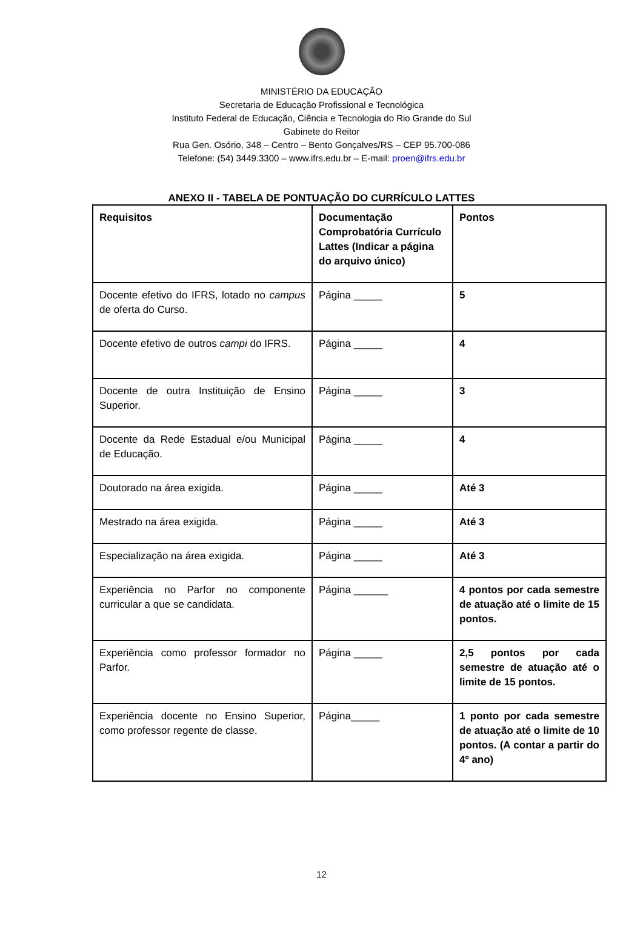MINISTÉRIO DA EDUCAÇÃO
Secretaria de Educação Profissional e Tecnológica
Instituto Federal de Educação, Ciência e Tecnologia do Rio Grande do Sul
Gabinete do Reitor
Rua Gen. Osório, 348 – Centro – Bento Gonçalves/RS – CEP 95.700-086
Telefone: (54) 3449.3300 – www.ifrs.edu.br – E-mail: proen@ifrs.edu.br
ANEXO II - TABELA DE PONTUAÇÃO DO CURRÍCULO LATTES
| Requisitos | Documentação Comprobatória Currículo Lattes (Indicar a página do arquivo único) | Pontos |
| --- | --- | --- |
| Docente efetivo do IFRS, lotado no campus de oferta do Curso. | Página _____ | 5 |
| Docente efetivo de outros campi do IFRS. | Página _____ | 4 |
| Docente de outra Instituição de Ensino Superior. | Página _____ | 3 |
| Docente da Rede Estadual e/ou Municipal de Educação. | Página _____ | 4 |
| Doutorado na área exigida. | Página _____ | Até 3 |
| Mestrado na área exigida. | Página _____ | Até 3 |
| Especialização na área exigida. | Página _____ | Até 3 |
| Experiência no Parfor no componente curricular a que se candidata. | Página ______ | 4 pontos por cada semestre de atuação até o limite de 15 pontos. |
| Experiência como professor formador no Parfor. | Página _____ | 2,5 pontos por cada semestre de atuação até o limite de 15 pontos. |
| Experiência docente no Ensino Superior, como professor regente de classe. | Página_____ | 1 ponto por cada semestre de atuação até o limite de 10 pontos. (A contar a partir do 4º ano) |
12